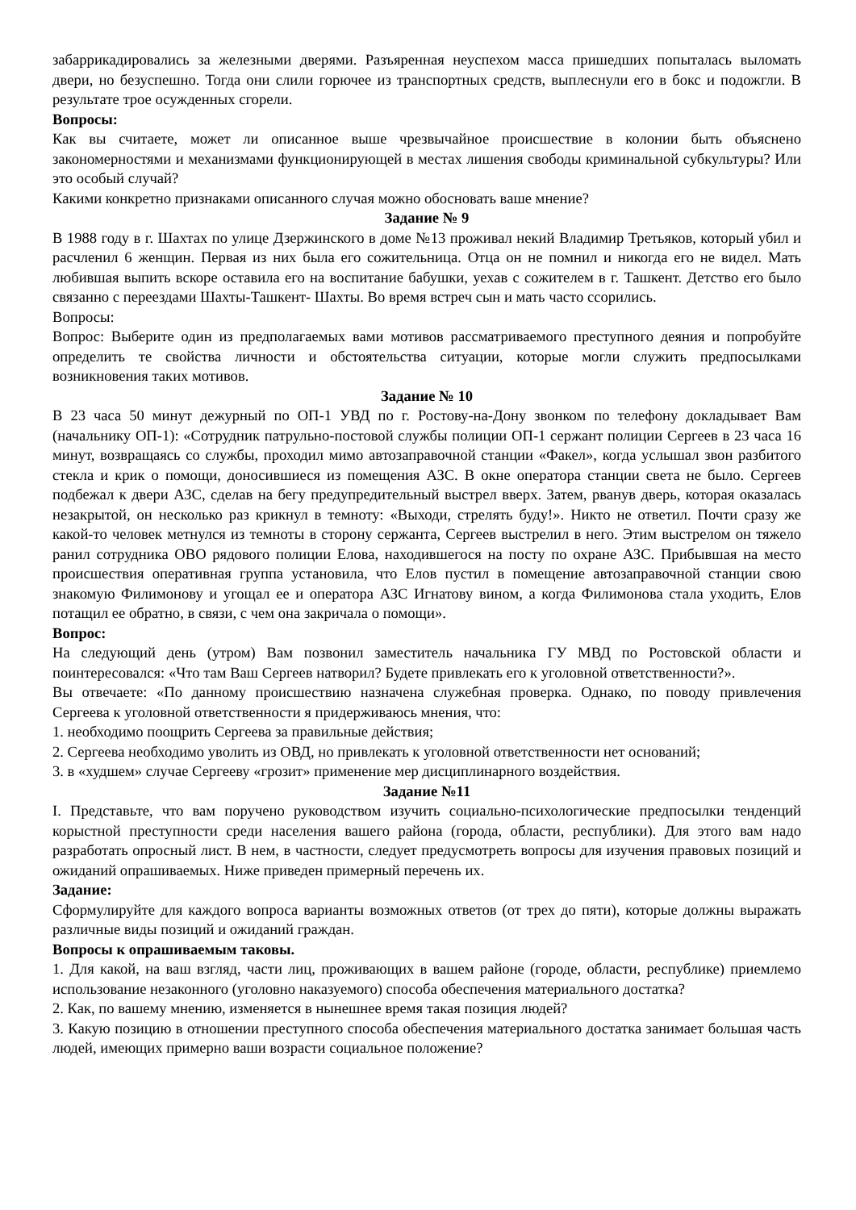забаррикадировались за железными дверями. Разъяренная неуспехом масса пришедших попыталась выломать двери, но безуспешно. Тогда они слили горючее из транспортных средств, выплеснули его в бокс и подожгли. В результате трое осужденных сгорели.
Вопросы:
Как вы считаете, может ли описанное выше чрезвычайное происшествие в колонии быть объяснено закономерностями и механизмами функционирующей в местах лишения свободы криминальной субкультуры? Или это особый случай?
Какими конкретно признаками описанного случая можно обосновать ваше мнение?
Задание № 9
В 1988 году в г. Шахтах по улице Дзержинского в доме №13 проживал некий Владимир Третьяков, который убил и расчленил 6 женщин. Первая из них была его сожительница. Отца он не помнил и никогда его не видел. Мать любившая выпить вскоре оставила его на воспитание бабушки, уехав с сожителем в г. Ташкент. Детство его было связанно с переездами Шахты-Ташкент- Шахты. Во время встреч сын и мать часто ссорились.
Вопросы:
Вопрос: Выберите один из предполагаемых вами мотивов рассматриваемого преступного деяния и попробуйте определить те свойства личности и обстоятельства ситуации, которые могли служить предпосылками возникновения таких мотивов.
Задание № 10
В 23 часа 50 минут дежурный по ОП-1 УВД по г. Ростову-на-Дону звонком по телефону докладывает Вам (начальнику ОП-1): «Сотрудник патрульно-постовой службы полиции ОП-1 сержант полиции Сергеев в 23 часа 16 минут, возвращаясь со службы, проходил мимо автозаправочной станции «Факел», когда услышал звон разбитого стекла и крик о помощи, доносившиеся из помещения АЗС. В окне оператора станции света не было. Сергеев подбежал к двери АЗС, сделав на бегу предупредительный выстрел вверх. Затем, рванув дверь, которая оказалась незакрытой, он несколько раз крикнул в темноту: «Выходи, стрелять буду!». Никто не ответил. Почти сразу же какой-то человек метнулся из темноты в сторону сержанта, Сергеев выстрелил в него. Этим выстрелом он тяжело ранил сотрудника ОВО рядового полиции Елова, находившегося на посту по охране АЗС. Прибывшая на место происшествия оперативная группа установила, что Елов пустил в помещение автозаправочной станции свою знакомую Филимонову и угощал ее и оператора АЗС Игнатову вином, а когда Филимонова стала уходить, Елов потащил ее обратно, в связи, с чем она закричала о помощи».
Вопрос:
На следующий день (утром) Вам позвонил заместитель начальника ГУ МВД по Ростовской области и поинтересовался: «Что там Ваш Сергеев натворил? Будете привлекать его к уголовной ответственности?».
Вы отвечаете: «По данному происшествию назначена служебная проверка. Однако, по поводу привлечения Сергеева к уголовной ответственности я придерживаюсь мнения, что:
1. необходимо поощрить Сергеева за правильные действия;
2. Сергеева необходимо уволить из ОВД, но привлекать к уголовной ответственности нет оснований;
3. в «худшем» случае Сергееву «грозит» применение мер дисциплинарного воздействия.
Задание №11
I. Представьте, что вам поручено руководством изучить социально-психологические предпосылки тенденций корыстной преступности среди населения вашего района (города, области, республики). Для этого вам надо разработать опросный лист. В нем, в частности, следует предусмотреть вопросы для изучения правовых позиций и ожиданий опрашиваемых. Ниже приведен примерный перечень их.
Задание:
Сформулируйте для каждого вопроса варианты возможных ответов (от трех до пяти), которые должны выражать различные виды позиций и ожиданий граждан.
Вопросы к опрашиваемым таковы.
1. Для какой, на ваш взгляд, части лиц, проживающих в вашем районе (городе, области, республике) приемлемо использование незаконного (уголовно наказуемого) способа обеспечения материального достатка?
2. Как, по вашему мнению, изменяется в нынешнее время такая позиция людей?
3. Какую позицию в отношении преступного способа обеспечения материального достатка занимает большая часть людей, имеющих примерно ваши возрасти социальное положение?